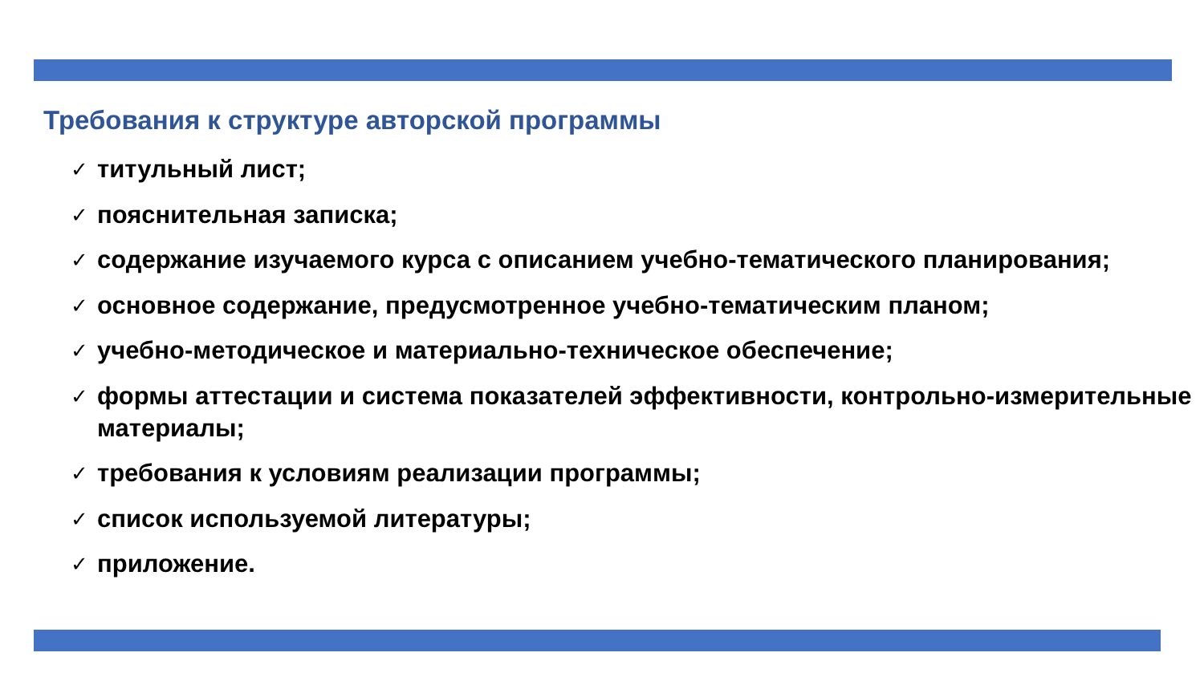Требования к структуре авторской программы
✓ титульный лист;
✓ пояснительная записка;
✓ содержание изучаемого курса с описанием учебно-тематического планирования;
✓ основное содержание, предусмотренное учебно-тематическим планом;
✓ учебно-методическое и материально-техническое обеспечение;
✓ формы аттестации и система показателей эффективности, контрольно-измерительные материалы;
✓ требования к условиям реализации программы;
✓ список используемой литературы;
✓ приложение.